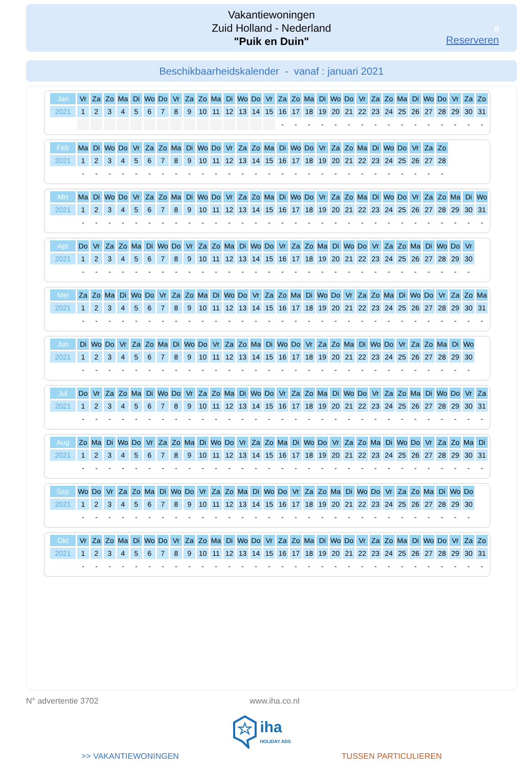Vakantiewoningen
Zuid Holland - Nederland
"Puik en Duin"
8
Reserveren
Beschikbaarheidskalender - vanaf : januari 2021
| Jan | Vr | Za | Zo | Ma | Di | Wo | Do | Vr | Za | Zo | Ma | Di | Wo | Do | Vr | Za | Zo | Ma | Di | Wo | Do | Vr | Za | Zo | Ma | Di | Wo | Do | Vr | Za | Zo |
| 2021 | 1 | 2 | 3 | 4 | 5 | 6 | 7 | 8 | 9 | 10 | 11 | 12 | 13 | 14 | 15 | 16 | 17 | 18 | 19 | 20 | 21 | 22 | 23 | 24 | 25 | 26 | 27 | 28 | 29 | 30 | 31 |
| | | | | | | | | | | | | | | | | - | - | - | - | - | - | - | - | - | - | - | - | - | - | - | - |
| Feb | Ma | Di | Wo | Do | Vr | Za | Zo | Ma | Di | Wo | Do | Vr | Za | Zo | Ma | Di | Wo | Do | Vr | Za | Zo | Ma | Di | Wo | Do | Vr | Za | Zo |
| 2021 | 1 | 2 | 3 | 4 | 5 | 6 | 7 | 8 | 9 | 10 | 11 | 12 | 13 | 14 | 15 | 16 | 17 | 18 | 19 | 20 | 21 | 22 | 23 | 24 | 25 | 26 | 27 | 28 |
| | - | - | - | - | - | - | - | - | - | - | - | - | - | - | - | - | - | - | - | - | - | - | - | - | - | - | - | - |
| Mrt | Ma | Di | Wo | Do | Vr | Za | Zo | Ma | Di | Wo | Do | Vr | Za | Zo | Ma | Di | Wo | Do | Vr | Za | Zo | Ma | Di | Wo | Do | Vr | Za | Zo | Ma | Di | Wo |
| 2021 | 1 | 2 | 3 | 4 | 5 | 6 | 7 | 8 | 9 | 10 | 11 | 12 | 13 | 14 | 15 | 16 | 17 | 18 | 19 | 20 | 21 | 22 | 23 | 24 | 25 | 26 | 27 | 28 | 29 | 30 | 31 |
| | - | - | - | - | - | - | - | - | - | - | - | - | - | - | - | - | - | - | - | - | - | - | - | - | - | - | - | - | - | - | - |
| Apr | Do | Vr | Za | Zo | Ma | Di | Wo | Do | Vr | Za | Zo | Ma | Di | Wo | Do | Vr | Za | Zo | Ma | Di | Wo | Do | Vr | Za | Zo | Ma | Di | Wo | Do | Vr |
| 2021 | 1 | 2 | 3 | 4 | 5 | 6 | 7 | 8 | 9 | 10 | 11 | 12 | 13 | 14 | 15 | 16 | 17 | 18 | 19 | 20 | 21 | 22 | 23 | 24 | 25 | 26 | 27 | 28 | 29 | 30 |
| | - | - | - | - | - | - | - | - | - | - | - | - | - | - | - | - | - | - | - | - | - | - | - | - | - | - | - | - | - | - |
| Mei | Za | Zo | Ma | Di | Wo | Do | Vr | Za | Zo | Ma | Di | Wo | Do | Vr | Za | Zo | Ma | Di | Wo | Do | Vr | Za | Zo | Ma | Di | Wo | Do | Vr | Za | Zo | Ma |
| 2021 | 1 | 2 | 3 | 4 | 5 | 6 | 7 | 8 | 9 | 10 | 11 | 12 | 13 | 14 | 15 | 16 | 17 | 18 | 19 | 20 | 21 | 22 | 23 | 24 | 25 | 26 | 27 | 28 | 29 | 30 | 31 |
| | - | - | - | - | - | - | - | - | - | - | - | - | - | - | - | - | - | - | - | - | - | - | - | - | - | - | - | - | - | - | - |
| Jun | Di | Wo | Do | Vr | Za | Zo | Ma | Di | Wo | Do | Vr | Za | Zo | Ma | Di | Wo | Do | Vr | Za | Zo | Ma | Di | Wo | Do | Vr | Za | Zo | Ma | Di | Wo |
| 2021 | 1 | 2 | 3 | 4 | 5 | 6 | 7 | 8 | 9 | 10 | 11 | 12 | 13 | 14 | 15 | 16 | 17 | 18 | 19 | 20 | 21 | 22 | 23 | 24 | 25 | 26 | 27 | 28 | 29 | 30 |
| | - | - | - | - | - | - | - | - | - | - | - | - | - | - | - | - | - | - | - | - | - | - | - | - | - | - | - | - | - | - |
| Jul | Do | Vr | Za | Zo | Ma | Di | Wo | Do | Vr | Za | Zo | Ma | Di | Wo | Do | Vr | Za | Zo | Ma | Di | Wo | Do | Vr | Za | Zo | Ma | Di | Wo | Do | Vr | Za |
| 2021 | 1 | 2 | 3 | 4 | 5 | 6 | 7 | 8 | 9 | 10 | 11 | 12 | 13 | 14 | 15 | 16 | 17 | 18 | 19 | 20 | 21 | 22 | 23 | 24 | 25 | 26 | 27 | 28 | 29 | 30 | 31 |
| | - | - | - | - | - | - | - | - | - | - | - | - | - | - | - | - | - | - | - | - | - | - | - | - | - | - | - | - | - | - | - |
| Aug | Zo | Ma | Di | Wo | Do | Vr | Za | Zo | Ma | Di | Wo | Do | Vr | Za | Zo | Ma | Di | Wo | Do | Vr | Za | Zo | Ma | Di | Wo | Do | Vr | Za | Zo | Ma | Di |
| 2021 | 1 | 2 | 3 | 4 | 5 | 6 | 7 | 8 | 9 | 10 | 11 | 12 | 13 | 14 | 15 | 16 | 17 | 18 | 19 | 20 | 21 | 22 | 23 | 24 | 25 | 26 | 27 | 28 | 29 | 30 | 31 |
| | - | - | - | - | - | - | - | - | - | - | - | - | - | - | - | - | - | - | - | - | - | - | - | - | - | - | - | - | - | - | - |
| Sep | Wo | Do | Vr | Za | Zo | Ma | Di | Wo | Do | Vr | Za | Zo | Ma | Di | Wo | Do | Vr | Za | Zo | Ma | Di | Wo | Do | Vr | Za | Zo | Ma | Di | Wo | Do |
| 2021 | 1 | 2 | 3 | 4 | 5 | 6 | 7 | 8 | 9 | 10 | 11 | 12 | 13 | 14 | 15 | 16 | 17 | 18 | 19 | 20 | 21 | 22 | 23 | 24 | 25 | 26 | 27 | 28 | 29 | 30 |
| | - | - | - | - | - | - | - | - | - | - | - | - | - | - | - | - | - | - | - | - | - | - | - | - | - | - | - | - | - | - |
| Okt | Vr | Za | Zo | Ma | Di | Wo | Do | Vr | Za | Zo | Ma | Di | Wo | Do | Vr | Za | Zo | Ma | Di | Wo | Do | Vr | Za | Zo | Ma | Di | Wo | Do | Vr | Za | Zo |
| 2021 | 1 | 2 | 3 | 4 | 5 | 6 | 7 | 8 | 9 | 10 | 11 | 12 | 13 | 14 | 15 | 16 | 17 | 18 | 19 | 20 | 21 | 22 | 23 | 24 | 25 | 26 | 27 | 28 | 29 | 30 | 31 |
| | - | - | - | - | - | - | - | - | - | - | - | - | - | - | - | - | - | - | - | - | - | - | - | - | - | - | - | - | - | - | - |
N° advertentie 3702 www.iha.co.nl
iha
HOLIDAY ADS
>> VAKANTIEWONINGEN TUSSEN PARTICULIEREN